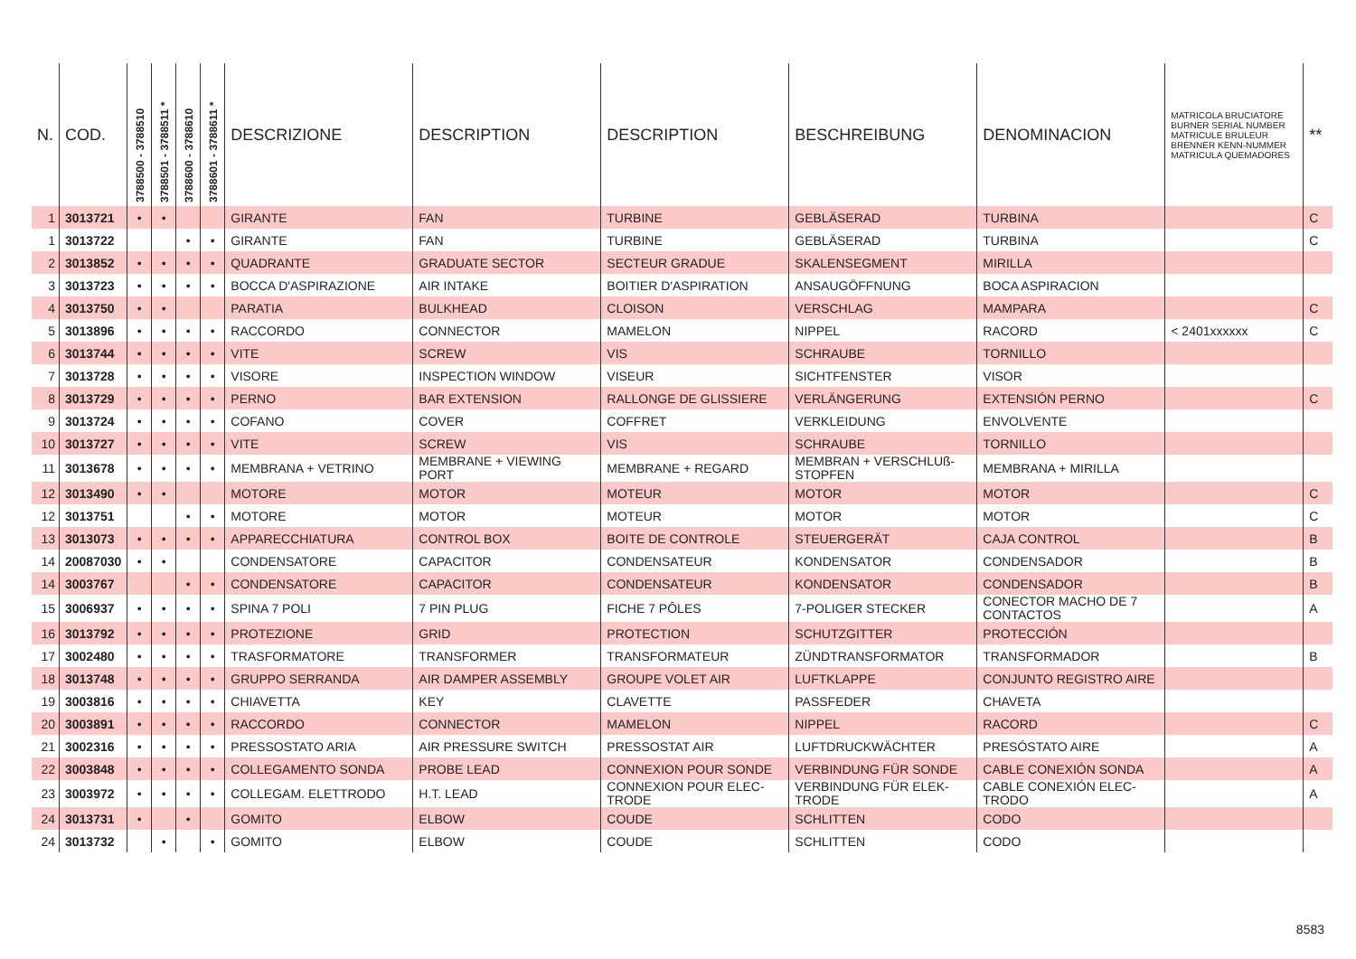| N. | COD. | 3788500 - 3788510 | 3788501 - 3788511 * | 3788600 - 3788610 | 3788601 - 3788611 * | DESCRIZIONE | DESCRIPTION | DESCRIPTION | BESCHREIBUNG | DENOMINACION | MATRICOLA BRUCIATORE BURNER SERIAL NUMBER MATRICULE BRULEUR BRENNER KENN-NUMMER MATRICULA QUEMADORES | ** |
| --- | --- | --- | --- | --- | --- | --- | --- | --- | --- | --- | --- | --- |
| 1 | 3013721 | • | • | | | GIRANTE | FAN | TURBINE | GEBLÄSERAD | TURBINA | | C |
| 1 | 3013722 | | | • | • | GIRANTE | FAN | TURBINE | GEBLÄSERAD | TURBINA | | C |
| 2 | 3013852 | • | • | • | • | QUADRANTE | GRADUATE SECTOR | SECTEUR GRADUE | SKALENSEGMENT | MIRILLA | | |
| 3 | 3013723 | • | • | • | • | BOCCA D'ASPIRAZIONE | AIR INTAKE | BOITIER D'ASPIRATION | ANSAUGÖFFNUNG | BOCA ASPIRACION | | |
| 4 | 3013750 | • | • | | | PARATIA | BULKHEAD | CLOISON | VERSCHLAG | MAMPARA | | C |
| 5 | 3013896 | • | • | • | • | RACCORDO | CONNECTOR | MAMELON | NIPPEL | RACORD | < 2401xxxxxx | C |
| 6 | 3013744 | • | • | • | • | VITE | SCREW | VIS | SCHRAUBE | TORNILLO | | |
| 7 | 3013728 | • | • | • | • | VISORE | INSPECTION WINDOW | VISEUR | SICHTFENSTER | VISOR | | |
| 8 | 3013729 | • | • | • | • | PERNO | BAR EXTENSION | RALLONGE DE GLISSIERE | VERLÄNGERUNG | EXTENSIÓN PERNO | | C |
| 9 | 3013724 | • | • | • | • | COFANO | COVER | COFFRET | VERKLEIDUNG | ENVOLVENTE | | |
| 10 | 3013727 | • | • | • | • | VITE | SCREW | VIS | SCHRAUBE | TORNILLO | | |
| 11 | 3013678 | • | • | • | • | MEMBRANA + VETRINO | MEMBRANE + VIEWING PORT | MEMBRANE + REGARD | MEMBRAN + VERSCHLUß-STOPFEN | MEMBRANA + MIRILLA | | |
| 12 | 3013490 | • | • | | | MOTORE | MOTOR | MOTEUR | MOTOR | MOTOR | | C |
| 12 | 3013751 | | | • | • | MOTORE | MOTOR | MOTEUR | MOTOR | MOTOR | | C |
| 13 | 3013073 | • | • | • | • | APPARECCHIATURA | CONTROL BOX | BOITE DE CONTROLE | STEUERGERÄT | CAJA CONTROL | | B |
| 14 | 20087030 | • | • | | | CONDENSATORE | CAPACITOR | CONDENSATEUR | KONDENSATOR | CONDENSADOR | | B |
| 14 | 3003767 | | | • | • | CONDENSATORE | CAPACITOR | CONDENSATEUR | KONDENSATOR | CONDENSADOR | | B |
| 15 | 3006937 | • | • | • | • | SPINA 7 POLI | 7 PIN PLUG | FICHE 7 PÔLES | 7-POLIGER STECKER | CONECTOR MACHO DE 7 CONTACTOS | | A |
| 16 | 3013792 | • | • | • | • | PROTEZIONE | GRID | PROTECTION | SCHUTZGITTER | PROTECCIÓN | | |
| 17 | 3002480 | • | • | • | • | TRASFORMATORE | TRANSFORMER | TRANSFORMATEUR | ZÜNDTRANSFORMATOR | TRANSFORMADOR | | B |
| 18 | 3013748 | • | • | • | • | GRUPPO SERRANDA | AIR DAMPER ASSEMBLY | GROUPE VOLET AIR | LUFTKLAPPE | CONJUNTO REGISTRO AIRE | | |
| 19 | 3003816 | • | • | • | • | CHIAVETTA | KEY | CLAVETTE | PASSFEDER | CHAVETA | | |
| 20 | 3003891 | • | • | • | • | RACCORDO | CONNECTOR | MAMELON | NIPPEL | RACORD | | C |
| 21 | 3002316 | • | • | • | • | PRESSOSTATO ARIA | AIR PRESSURE SWITCH | PRESSOSTAT AIR | LUFTDRUCKWÄCHTER | PRESÓSTATO AIRE | | A |
| 22 | 3003848 | • | • | • | • | COLLEGAMENTO SONDA | PROBE LEAD | CONNEXION POUR SONDE | VERBINDUNG FÜR SONDE | CABLE CONEXIÓN SONDA | | A |
| 23 | 3003972 | • | • | • | • | COLLEGAM. ELETTRODO | H.T. LEAD | CONNEXION POUR ELEC-TRODE | VERBINDUNG FÜR ELEK-TRODE | CABLE CONEXIÓN ELEC-TRODO | | A |
| 24 | 3013731 | • | | • | | GOMITO | ELBOW | COUDE | SCHLITTEN | CODO | | |
| 24 | 3013732 | | • | | • | GOMITO | ELBOW | COUDE | SCHLITTEN | CODO | | |
8583